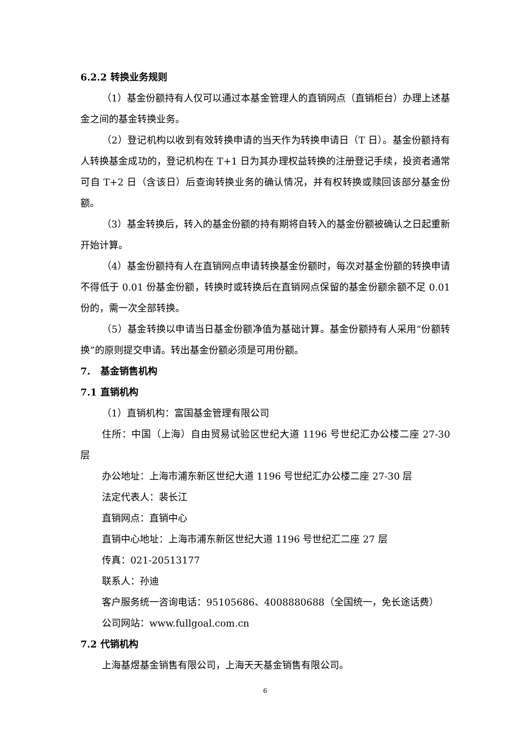6.2.2 转换业务规则
（1）基金份额持有人仅可以通过本基金管理人的直销网点（直销柜台）办理上述基金之间的基金转换业务。
（2）登记机构以收到有效转换申请的当天作为转换申请日（T 日）。基金份额持有人转换基金成功的，登记机构在 T+1 日为其办理权益转换的注册登记手续，投资者通常可自 T+2 日（含该日）后查询转换业务的确认情况，并有权转换或赎回该部分基金份额。
（3）基金转换后，转入的基金份额的持有期将自转入的基金份额被确认之日起重新开始计算。
（4）基金份额持有人在直销网点申请转换基金份额时，每次对基金份额的转换申请不得低于 0.01 份基金份额，转换时或转换后在直销网点保留的基金份额余额不足 0.01 份的，需一次全部转换。
（5）基金转换以申请当日基金份额净值为基础计算。基金份额持有人采用“份额转换”的原则提交申请。转出基金份额必须是可用份额。
7. 基金销售机构
7.1 直销机构
（1）直销机构：富国基金管理有限公司
住所：中国（上海）自由贸易试验区世纪大道 1196 号世纪汇办公楼二座 27-30 层
办公地址：上海市浦东新区世纪大道 1196 号世纪汇办公楼二座 27-30 层
法定代表人：裴长江
直销网点：直销中心
直销中心地址：上海市浦东新区世纪大道 1196 号世纪汇二座 27 层
传真：021-20513177
联系人：孙迪
客户服务统一咨询电话：95105686、4008880688（全国统一，免长途话费）
公司网站：www.fullgoal.com.cn
7.2 代销机构
上海基煜基金销售有限公司，上海天天基金销售有限公司。
6